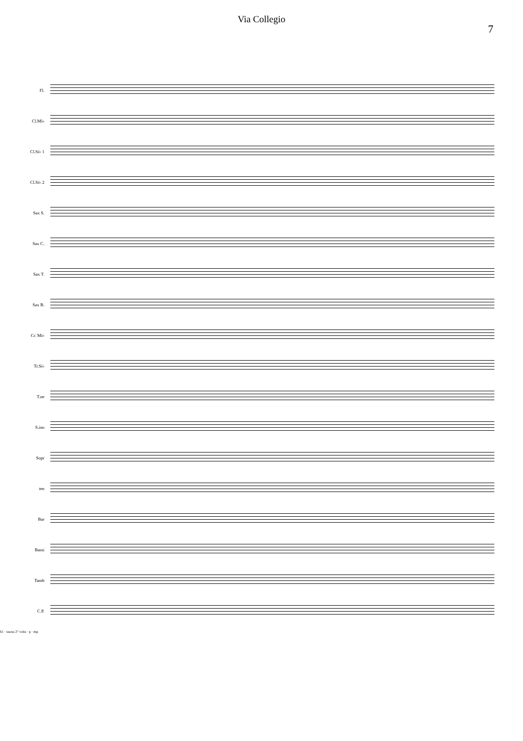Via Collegio
7
Fl.
Cl.Mi♭
Cl.Si♭ 1
Cl.Si♭ 2
Sax S.
Sax C.
Sax T.
Sax B.
Cr. Mi♭
Tr.Si♭
T.ne
S.ino
Sopr
ten
Bar
Bassi
Tamb
C.P.
61 · suona 2° volta · p · mp